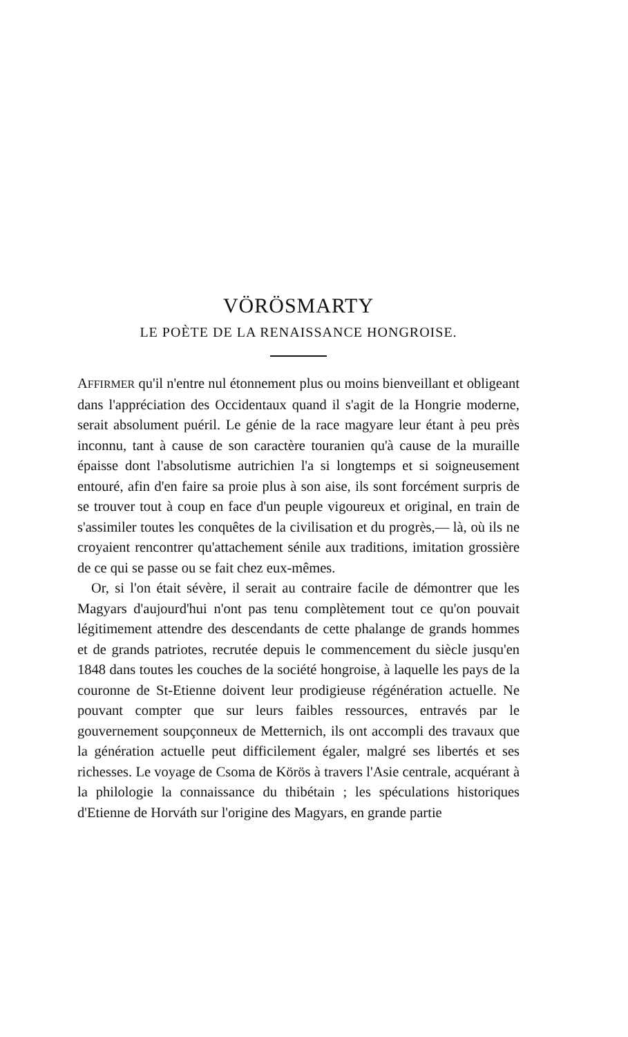VÖRÖSMARTY
LE POÈTE DE LA RENAISSANCE HONGROISE.
AFFIRMER qu'il n'entre nul étonnement plus ou moins bienveillant et obligeant dans l'appréciation des Occidentaux quand il s'agit de la Hongrie moderne, serait absolument puéril. Le génie de la race magyare leur étant à peu près inconnu, tant à cause de son caractère touranien qu'à cause de la muraille épaisse dont l'absolutisme autrichien l'a si longtemps et si soigneusement entouré, afin d'en faire sa proie plus à son aise, ils sont forcément surpris de se trouver tout à coup en face d'un peuple vigoureux et original, en train de s'assimiler toutes les conquêtes de la civilisation et du progrès,— là, où ils ne croyaient rencontrer qu'attachement sénile aux traditions, imitation grossière de ce qui se passe ou se fait chez eux-mêmes.
Or, si l'on était sévère, il serait au contraire facile de démontrer que les Magyars d'aujourd'hui n'ont pas tenu complètement tout ce qu'on pouvait légitimement attendre des descendants de cette phalange de grands hommes et de grands patriotes, recrutée depuis le commencement du siècle jusqu'en 1848 dans toutes les couches de la société hongroise, à laquelle les pays de la couronne de St-Etienne doivent leur prodigieuse régénération actuelle. Ne pouvant compter que sur leurs faibles ressources, entravés par le gouvernement soupçonneux de Metternich, ils ont accompli des travaux que la génération actuelle peut difficilement égaler, malgré ses libertés et ses richesses. Le voyage de Csoma de Körös à travers l'Asie centrale, acquérant à la philologie la connaissance du thibétain ; les spéculations historiques d'Etienne de Horváth sur l'origine des Magyars, en grande partie